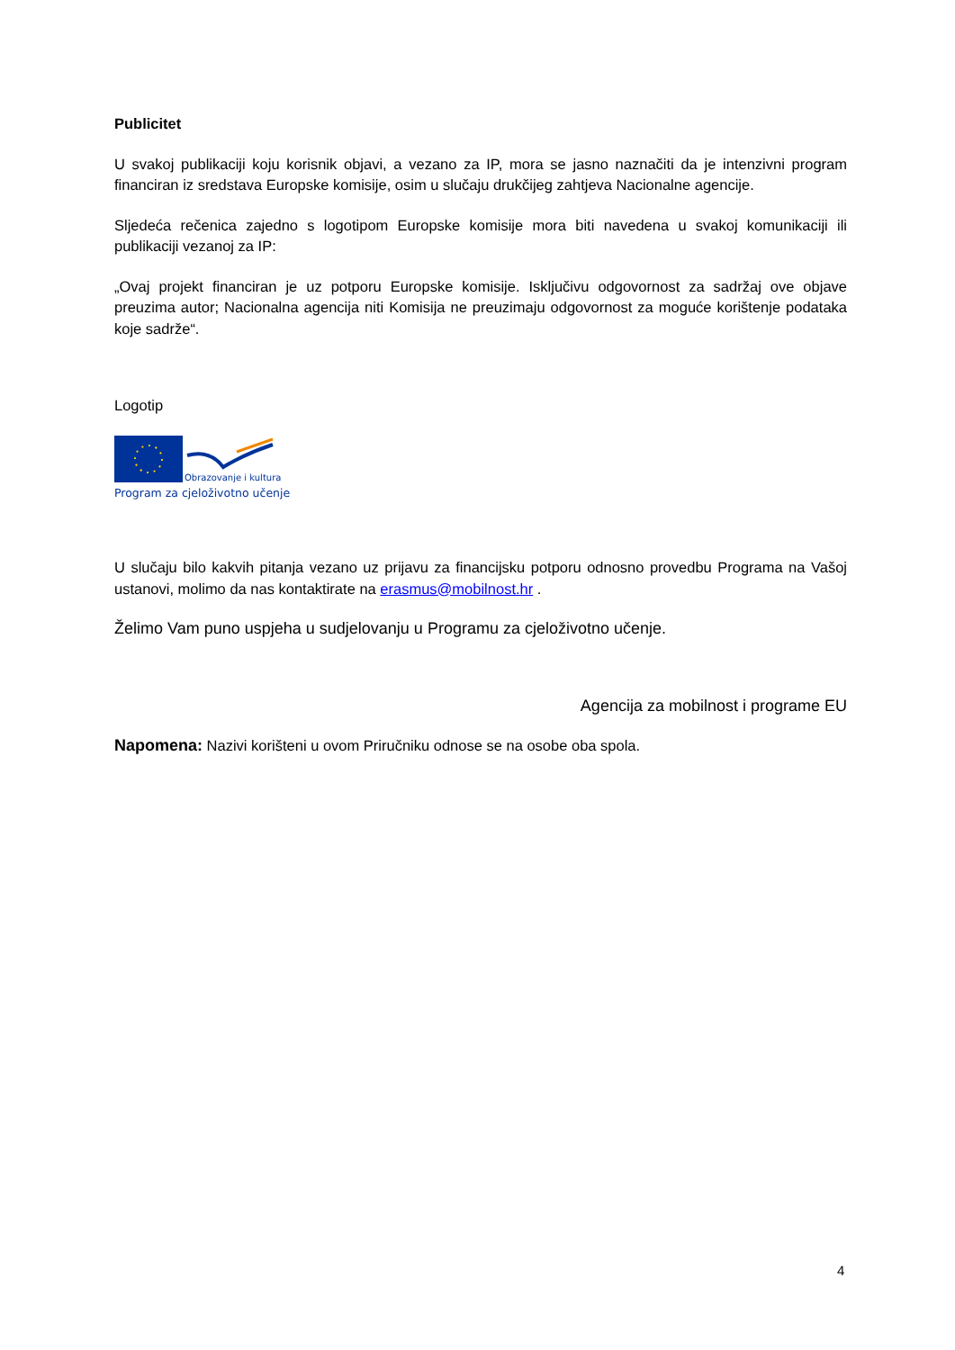Publicitet
U svakoj publikaciji koju korisnik objavi, a vezano za IP, mora se jasno naznačiti da je intenzivni program financiran iz sredstava Europske komisije, osim u slučaju drukčijeg zahtjeva Nacionalne agencije.
Sljedeća rečenica zajedno s logotipom Europske komisije mora biti navedena u svakoj komunikaciji ili publikaciji vezanoj za IP:
„Ovaj projekt financiran je uz potporu Europske komisije. Isključivu odgovornost za sadržaj ove objave preuzima autor; Nacionalna agencija niti Komisija ne preuzimaju odgovornost za moguće korištenje podataka koje sadrže“.
Logotip
Obrazovanje i kultura
Program za cjeloživotno učenje
U slučaju bilo kakvih pitanja vezano uz prijavu za financijsku potporu odnosno provedbu Programa na Vašoj ustanovi, molimo da nas kontaktirate na erasmus@mobilnost.hr .
Želimo Vam puno uspjeha u sudjelovanju u Programu za cjeloživotno učenje.
Agencija za mobilnost i programe EU
Napomena: Nazivi korišteni u ovom Priručniku odnose se na osobe oba spola.
4